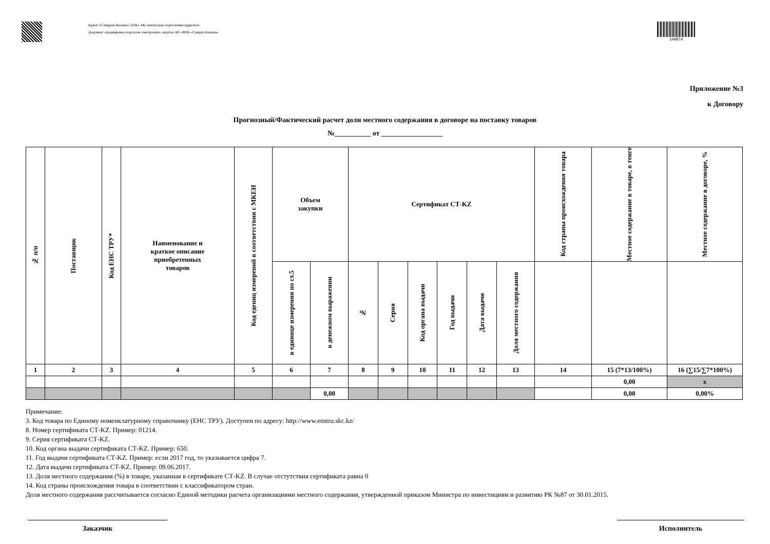Құжат «Самұрық-Қазына» ӘАҚ» АҚ электронды порталымен құрылған
Документ сформирован порталом электронных закупок АО «ФНБ «Самрук-Казына»
144874
Приложение №3
к Договору
Прогнозный/Фактический расчет доли местного содержания в договоре на поставку товаров
№__________ от _________________
| № п/п | Поставщик | Код ЕНС ТРУ* | Наименование и краткое описание приобретенных товаров | Код едениц измерений в соответствии с МКЕИ | Объем закупки | | Сертификат СТ-KZ | | | | | | Код страны происхождения товара | Местное содержание в товаре, в тенге | Местное содержание в договоре, % |
| --- | --- | --- | --- | --- | --- | --- | --- | --- | --- | --- | --- | --- | --- | --- | --- |
| | | | | | в единице измерения по ст.5 | в денежном выражении | № | Серия | Код органа выдачи | Год выдачи | Дата выдачи | Доля местного содержания | | | |
| 1 | 2 | 3 | 4 | 5 | 6 | 7 | 8 | 9 | 10 | 11 | 12 | 13 | 14 | 15 (7*13/100%) | 16 (∑15/∑7*100%) |
| | | | | | | | | | | | | | | 0,00 | x |
| | | | | | | 0,00 | | | | | | | | 0,00 | 0,00% |
Примечание:
3. Код товара по Единому номенклатурному справочнику (ЕНС ТРУ). Доступен по адресу: http://www.enstru.skc.kz/
8. Номер сертификата СТ-KZ. Пример: 01214.
9. Серия сертификата СТ-KZ.
10. Код органа выдачи сертификата СТ-KZ. Пример: 650.
11. Год выдачи сертификата СТ-KZ. Пример: если 2017 год, то указывается цифра 7.
12. Дата выдачи сертификата СТ-KZ. Пример: 09.06.2017.
13. Доля местного содержания (%) в товаре, указанная в сертификате СТ-KZ. В случае отстутствия сертификата равна 0
14. Код страны происхождения товара в соответствии с классификатором стран.
Доля местного содержания рассчитывается согласно Единой методики расчета организациями местного содержания, утвержденной приказом Министра по инвестициям и развитию РК №87 от 30.01.2015.
Заказчик Исполнитель